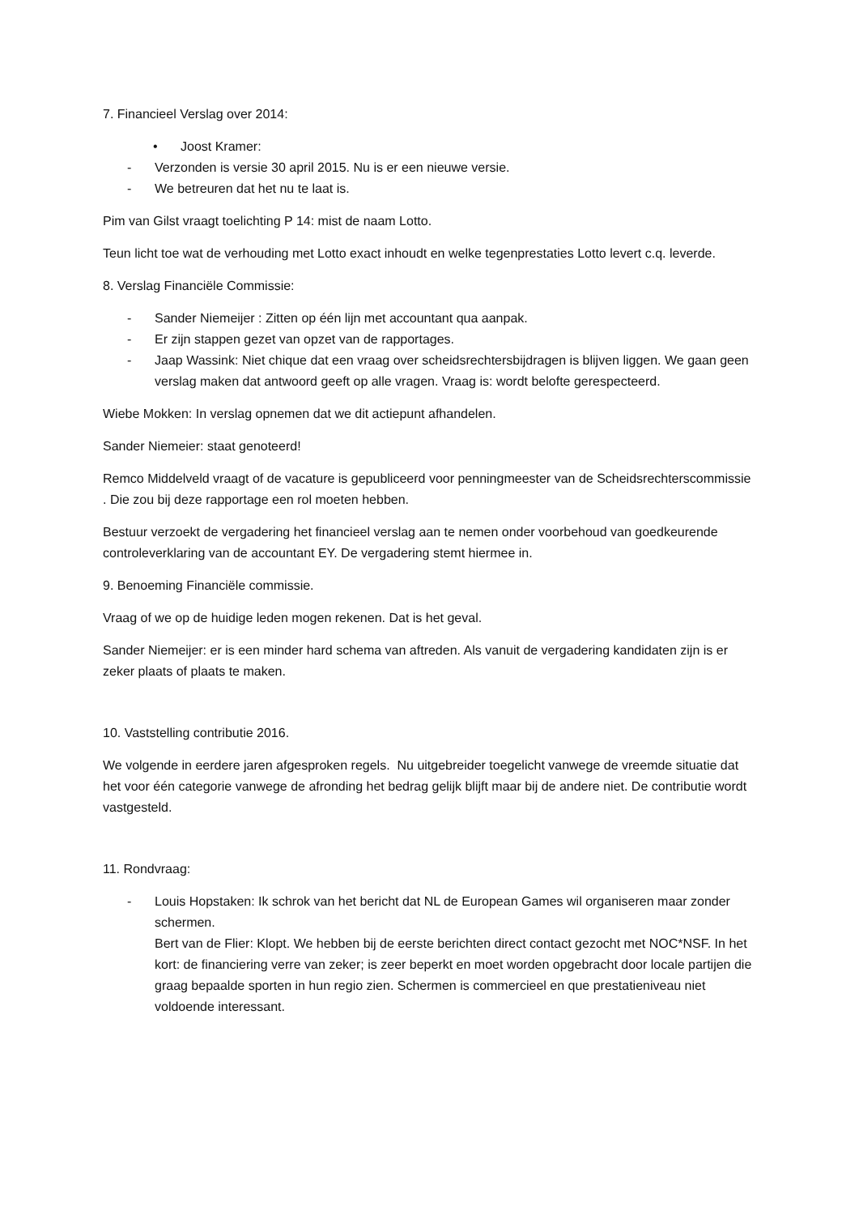7. Financieel Verslag over 2014:
• Joost Kramer:
- Verzonden is versie 30 april 2015. Nu is er een nieuwe versie.
- We betreuren dat het nu te laat is.
Pim van Gilst vraagt toelichting P 14: mist de naam Lotto.
Teun licht toe wat de verhouding met Lotto exact inhoudt en welke tegenprestaties Lotto levert c.q. leverde.
8. Verslag Financiële Commissie:
- Sander Niemeijer : Zitten op één lijn met accountant qua aanpak.
- Er zijn stappen gezet van opzet van de rapportages.
- Jaap Wassink: Niet chique dat een vraag over scheidsrechtersbijdragen is blijven liggen. We gaan geen verslag maken dat antwoord geeft op alle vragen. Vraag is: wordt belofte gerespecteerd.
Wiebe Mokken: In verslag opnemen dat we dit actiepunt afhandelen.
Sander Niemeier: staat genoteerd!
Remco Middelveld vraagt of de vacature is gepubliceerd voor penningmeester van de Scheidsrechterscommissie . Die zou bij deze rapportage een rol moeten hebben.
Bestuur verzoekt de vergadering het financieel verslag aan te nemen onder voorbehoud van goedkeurende controleverklaring van de accountant EY. De vergadering stemt hiermee in.
9. Benoeming Financiële commissie.
Vraag of we op de huidige leden mogen rekenen. Dat is het geval.
Sander Niemeijer: er is een minder hard schema van aftreden. Als vanuit de vergadering kandidaten zijn is er zeker plaats of plaats te maken.
10. Vaststelling contributie 2016.
We volgende in eerdere jaren afgesproken regels. Nu uitgebreider toegelicht vanwege de vreemde situatie dat het voor één categorie vanwege de afronding het bedrag gelijk blijft maar bij de andere niet. De contributie wordt vastgesteld.
11. Rondvraag:
- Louis Hopstaken: Ik schrok van het bericht dat NL de European Games wil organiseren maar zonder schermen.
Bert van de Flier: Klopt. We hebben bij de eerste berichten direct contact gezocht met NOC*NSF. In het kort: de financiering verre van zeker; is zeer beperkt en moet worden opgebracht door locale partijen die graag bepaalde sporten in hun regio zien. Schermen is commercieel en que prestatieniveau niet voldoende interessant.